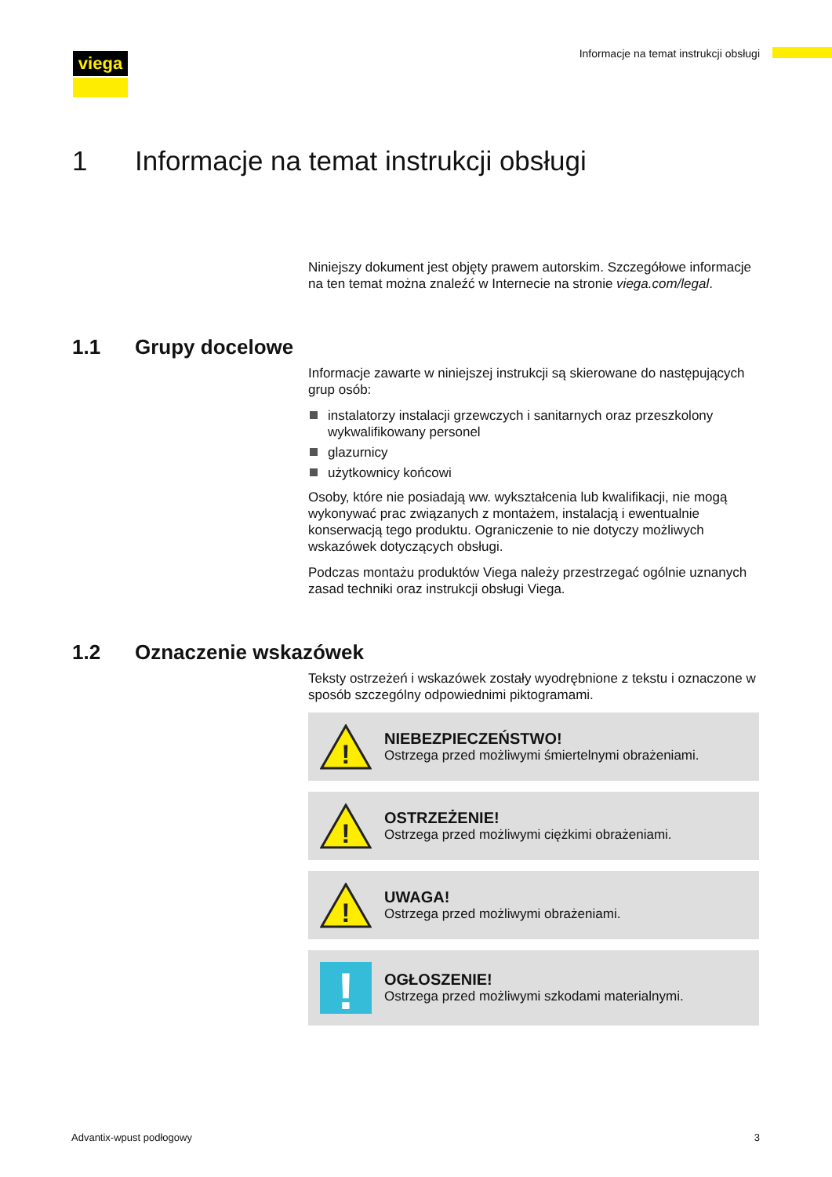viega
Informacje na temat instrukcji obsługi
1 Informacje na temat instrukcji obsługi
Niniejszy dokument jest objęty prawem autorskim. Szczegółowe informacje na ten temat można znaleźć w Internecie na stronie viega.com/legal.
1.1 Grupy docelowe
Informacje zawarte w niniejszej instrukcji są skierowane do następujących grup osób:
instalatorzy instalacji grzewczych i sanitarnych oraz przeszkolony wykwalifikowany personel
glazurnicy
użytkownicy końcowi
Osoby, które nie posiadają ww. wykształcenia lub kwalifikacji, nie mogą wykonywać prac związanych z montażem, instalacją i ewentualnie konserwacją tego produktu. Ograniczenie to nie dotyczy możliwych wskazówek dotyczących obsługi.
Podczas montażu produktów Viega należy przestrzegać ogólnie uznanych zasad techniki oraz instrukcji obsługi Viega.
1.2 Oznaczenie wskazówek
Teksty ostrzeżeń i wskazówek zostały wyodrębnione z tekstu i oznaczone w sposób szczególny odpowiednimi piktogramami.
!
NIEBEZPIECZEŃSTWO!
Ostrzega przed możliwymi śmiertelnymi obrażeniami.
!
OSTRZEŻENIE!
Ostrzega przed możliwymi ciężkimi obrażeniami.
!
UWAGA!
Ostrzega przed możliwymi obrażeniami.
!
OGŁOSZENIE!
Ostrzega przed możliwymi szkodami materialnymi.
Advantix-wpust podłogowy 3